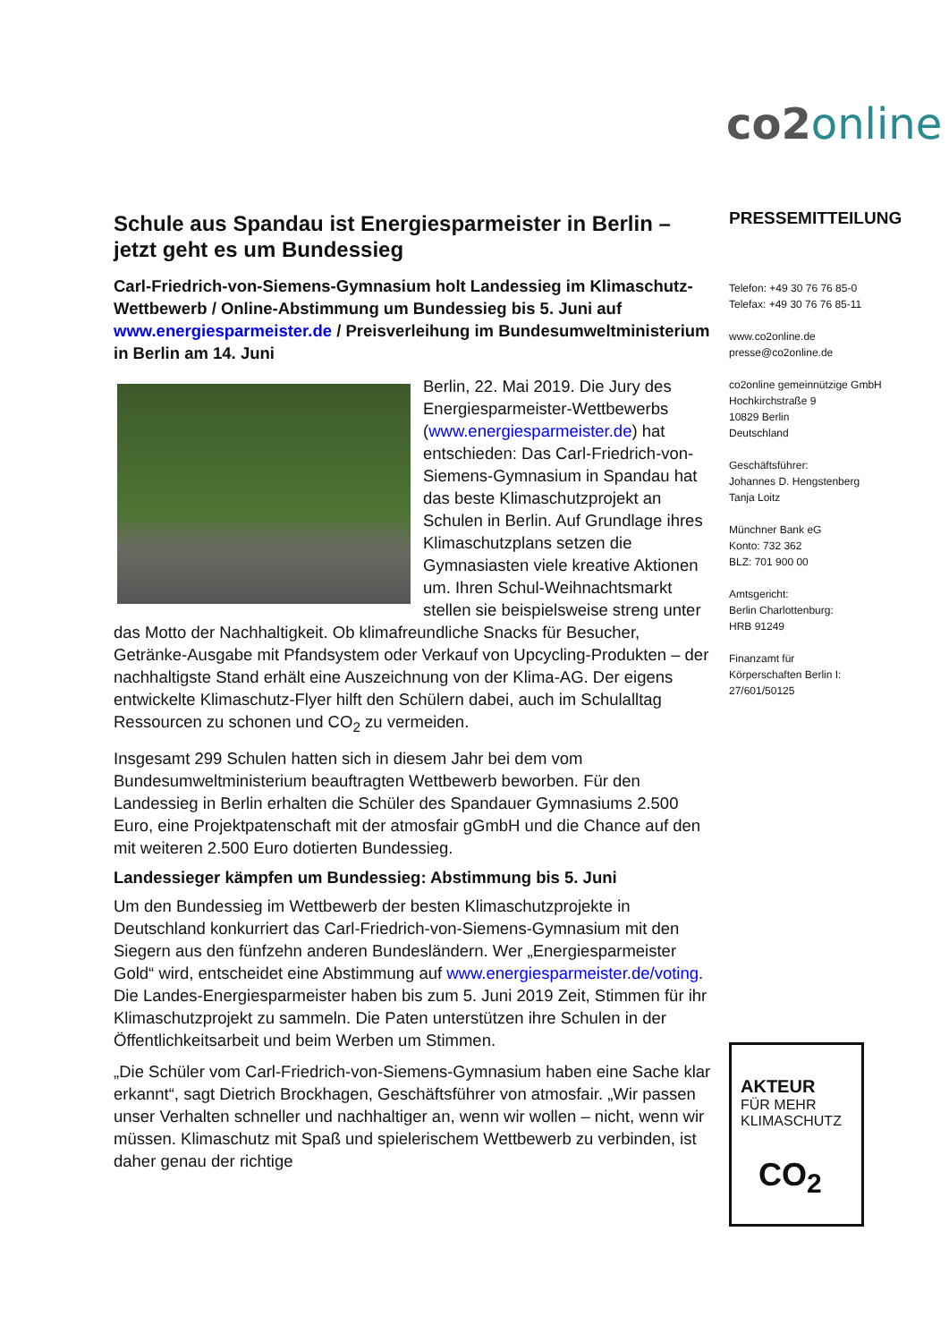co2 online
Schule aus Spandau ist Energiesparmeister in Berlin – jetzt geht es um Bundessieg
Carl-Friedrich-von-Siemens-Gymnasium holt Landessieg im Klimaschutz-Wettbewerb / Online-Abstimmung um Bundessieg bis 5. Juni auf www.energiesparmeister.de / Preisverleihung im Bundesumweltministerium in Berlin am 14. Juni
Berlin, 22. Mai 2019. Die Jury des Energiesparmeister-Wettbewerbs (www.energiesparmeister.de) hat entschieden: Das Carl-Friedrich-von-Siemens-Gymnasium in Spandau hat das beste Klimaschutzprojekt an Schulen in Berlin. Auf Grundlage ihres Klimaschutzplans setzen die Gymnasiasten viele kreative Aktionen um. Ihren Schul-Weihnachtsmarkt stellen sie beispielsweise streng unter das Motto der Nachhaltigkeit. Ob klimafreundliche Snacks für Besucher, Getränke-Ausgabe mit Pfandsystem oder Verkauf von Upcycling-Produkten – der nachhaltigste Stand erhält eine Auszeichnung von der Klima-AG. Der eigens entwickelte Klimaschutz-Flyer hilft den Schülern dabei, auch im Schulalltag Ressourcen zu schonen und CO<sub>2</sub> zu vermeiden.
Insgesamt 299 Schulen hatten sich in diesem Jahr bei dem vom Bundesumweltministerium beauftragten Wettbewerb beworben. Für den Landessieg in Berlin erhalten die Schüler des Spandauer Gymnasiums 2.500 Euro, eine Projektpatenschaft mit der atmosfair gGmbH und die Chance auf den mit weiteren 2.500 Euro dotierten Bundessieg.
Landessieger kämpfen um Bundessieg: Abstimmung bis 5. Juni
Um den Bundessieg im Wettbewerb der besten Klimaschutzprojekte in Deutschland konkurriert das Carl-Friedrich-von-Siemens-Gymnasium mit den Siegern aus den fünfzehn anderen Bundesländern. Wer „Energiesparmeister Gold“ wird, entscheidet eine Abstimmung auf www.energiesparmeister.de/voting. Die Landes-Energiesparmeister haben bis zum 5. Juni 2019 Zeit, Stimmen für ihr Klimaschutzprojekt zu sammeln. Die Paten unterstützen ihre Schulen in der Öffentlichkeitsarbeit und beim Werben um Stimmen.
„Die Schüler vom Carl-Friedrich-von-Siemens-Gymnasium haben eine Sache klar erkannt“, sagt Dietrich Brockhagen, Geschäftsführer von atmosfair. „Wir passen unser Verhalten schneller und nachhaltiger an, wenn wir wollen – nicht, wenn wir müssen. Klimaschutz mit Spaß und spielerischem Wettbewerb zu verbinden, ist daher genau der richtige
PRESSEMITTEILUNG
Telefon: +49 30 76 76 85-0
Telefax: +49 30 76 76 85-11
www.co2online.de
presse@co2online.de
co2online gemeinnützige GmbH
Hochkirchstraße 9
10829 Berlin
Deutschland
Geschäftsführer:
Johannes D. Hengstenberg
Tanja Loitz
Münchner Bank eG
Konto: 732 362
BLZ: 701 900 00
Amtsgericht:
Berlin Charlottenburg:
HRB 91249
Finanzamt für
Körperschaften Berlin I:
27/601/50125
AKTEUR
FÜR MEHR
KLIMASCHUTZ
CO<sub>2</sub>